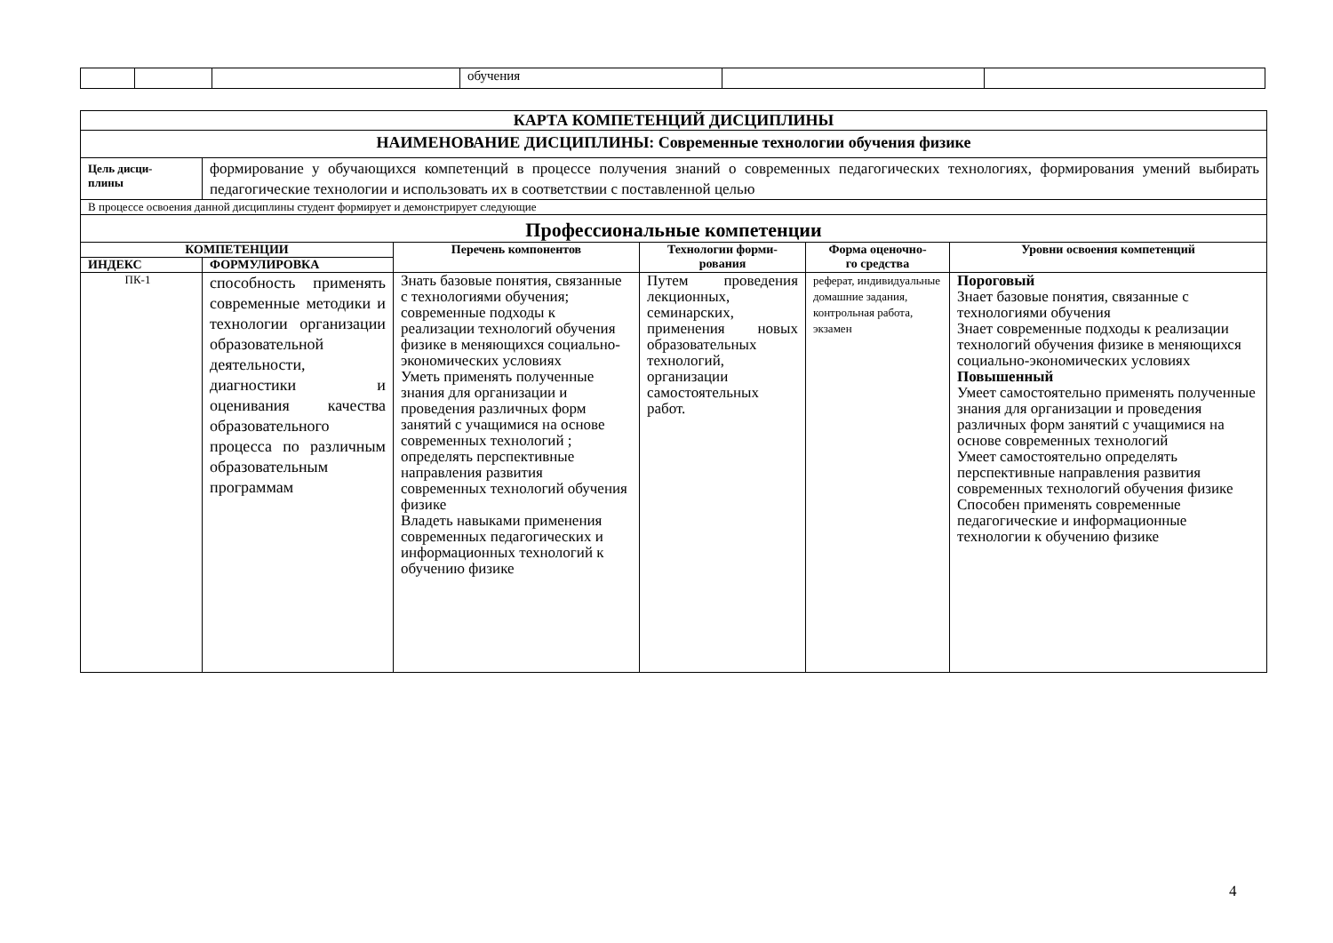| | | | обучения | | |
| КАРТА КОМПЕТЕНЦИЙ ДИСЦИПЛИНЫ | | | | | |
| НАИМЕНОВАНИЕ ДИСЦИПЛИНЫ: Современные технологии обучения физике | | | | | |
| Цель дисци- плины | формирование у обучающихся компетенций в процессе получения знаний о современных педагогических технологиях, формирования умений выбирать педагогические технологии и использовать их в соответствии с поставленной целью | | | | |
| В процессе освоения данной дисциплины студент формирует и демонстрирует следующие | | | | | |
| Профессиональные компетенции | | | | | |
| КОМПЕТЕНЦИИ | | Перечень компонентов | Технологии форми- рования | Форма оценочно- го средства | Уровни освоения компетенций |
| ИНДЕКС | ФОРМУЛИРОВКА | | | | |
| ПК-1 | способность применять современные методики и технологии организации образовательной деятельности, диагностики и оценивания качества образовательного процесса по различным образовательным программам | Знать базовые понятия, связанные с технологиями обучения; современные подходы к реализации технологий обучения физике в меняющихся социально-экономических условиях Уметь применять полученные знания для организации и проведения различных форм занятий с учащимися на основе современных технологий ; определять перспективные направления развития современных технологий обучения физике Владеть навыками применения современных педагогических и информационных технологий к обучению физике | Путем проведения лекционных, семинарских, применения новых образовательных технологий, организации самостоятельных работ. | реферат, индивидуальные домашние задания, контрольная работа, экзамен | Пороговый Знает базовые понятия, связанные с технологиями обучения Знает современные подходы к реализации технологий обучения физике в меняющихся социально-экономических условиях Повышенный Умеет самостоятельно применять полученные знания для организации и проведения различных форм занятий с учащимися на основе современных технологий Умеет самостоятельно определять перспективные направления развития современных технологий обучения физике Способен применять современные педагогические и информационные технологии к обучению физике |
4